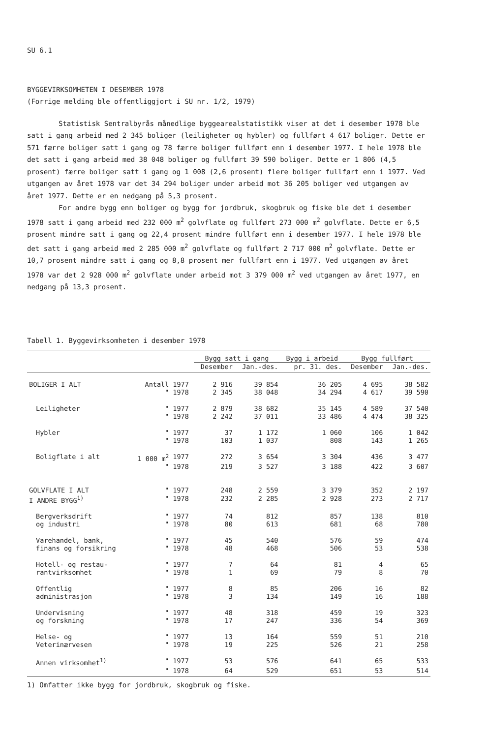SU 6.1
BYGGEVIRKSOMHETEN I DESEMBER 1978
(Forrige melding ble offentliggjort i SU nr. 1/2, 1979)
Statistisk Sentralbyrås månedlige byggearealstatistikk viser at det i desember 1978 ble satt i gang arbeid med 2 345 boliger (leiligheter og hybler) og fullført 4 617 boliger. Dette er 571 færre boliger satt i gang og 78 færre boliger fullført enn i desember 1977. I hele 1978 ble det satt i gang arbeid med 38 048 boliger og fullført 39 590 boliger. Dette er 1 806 (4,5 prosent) færre boliger satt i gang og 1 008 (2,6 prosent) flere boliger fullført enn i 1977. Ved utgangen av året 1978 var det 34 294 boliger under arbeid mot 36 205 boliger ved utgangen av året 1977. Dette er en nedgang på 5,3 prosent.
For andre bygg enn boliger og bygg for jordbruk, skogbruk og fiske ble det i desember 1978 satt i gang arbeid med 232 000 m<sup>2</sup> golvflate og fullført 273 000 m<sup>2</sup> golvflate. Dette er 6,5 prosent mindre satt i gang og 22,4 prosent mindre fullført enn i desember 1977. I hele 1978 ble det satt i gang arbeid med 2 285 000 m<sup>2</sup> golvflate og fullført 2 717 000 m<sup>2</sup> golvflate. Dette er 10,7 prosent mindre satt i gang og 8,8 prosent mer fullført enn i 1977. Ved utgangen av året 1978 var det 2 928 000 m<sup>2</sup> golvflate under arbeid mot 3 379 000 m<sup>2</sup> ved utgangen av året 1977, en nedgang på 13,3 prosent.
Tabell 1. Byggevirksomheten i desember 1978
| | | | Bygg satt i gang | | Bygg i arbeid | Bygg fullført | |
| --- | --- | --- | --- | --- | --- | --- | --- |
| | | | Desember | Jan.-des. | pr. 31. des. | Desember | Jan.-des. |
| BOLIGER I ALT | Antall | 1977 | 2 916 | 39 854 | 36 205 | 4 695 | 38 582 |
| | " | 1978 | 2 345 | 38 048 | 34 294 | 4 617 | 39 590 |
| Leiligheter | " | 1977 | 2 879 | 38 682 | 35 145 | 4 589 | 37 540 |
| | " | 1978 | 2 242 | 37 011 | 33 486 | 4 474 | 38 325 |
| Hybler | " | 1977 | 37 | 1 172 | 1 060 | 106 | 1 042 |
| | " | 1978 | 103 | 1 037 | 808 | 143 | 1 265 |
| Boligflate i alt | 1 000 m<sup>2</sup> | 1977 | 272 | 3 654 | 3 304 | 436 | 3 477 |
| | " | 1978 | 219 | 3 527 | 3 188 | 422 | 3 607 |
| GOLVFLATE I ALT | " | 1977 | 248 | 2 559 | 3 379 | 352 | 2 197 |
| I ANDRE BYGG<sup>1)</sup> | " | 1978 | 232 | 2 285 | 2 928 | 273 | 2 717 |
| Bergverksdrift | " | 1977 | 74 | 812 | 857 | 138 | 810 |
| og industri | " | 1978 | 80 | 613 | 681 | 68 | 780 |
| Varehandel, bank, | " | 1977 | 45 | 540 | 576 | 59 | 474 |
| finans og forsikring | " | 1978 | 48 | 468 | 506 | 53 | 538 |
| Hotell- og restau- | " | 1977 | 7 | 64 | 81 | 4 | 65 |
| rantvirksomhet | " | 1978 | 1 | 69 | 79 | 8 | 70 |
| Offentlig | " | 1977 | 8 | 85 | 206 | 16 | 82 |
| administrasjon | " | 1978 | 3 | 134 | 149 | 16 | 188 |
| Undervisning | " | 1977 | 48 | 318 | 459 | 19 | 323 |
| og forskning | " | 1978 | 17 | 247 | 336 | 54 | 369 |
| Helse- og | " | 1977 | 13 | 164 | 559 | 51 | 210 |
| Veterinærvesen | " | 1978 | 19 | 225 | 526 | 21 | 258 |
| Annen virksomhet<sup>1)</sup> | " | 1977 | 53 | 576 | 641 | 65 | 533 |
| | " | 1978 | 64 | 529 | 651 | 53 | 514 |
1) Omfatter ikke bygg for jordbruk, skogbruk og fiske.